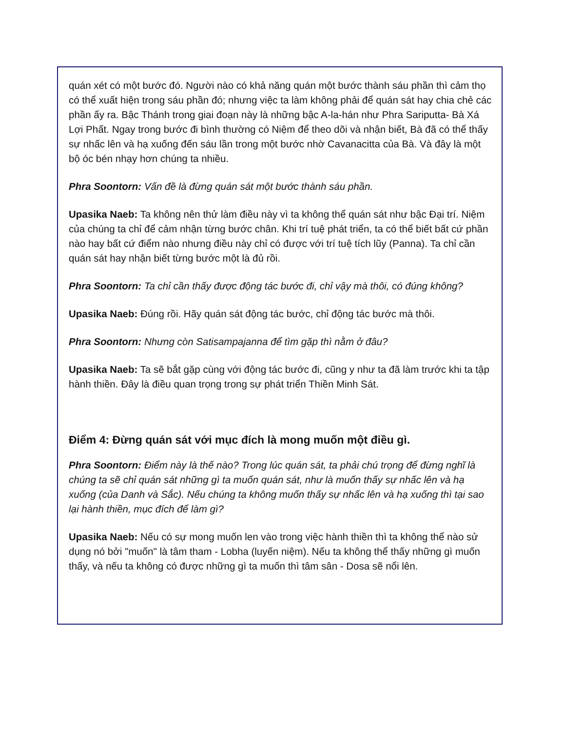quán xét có một bước đó. Người nào có khả năng quán một bước thành sáu phần thì cảm thọ có thể xuất hiện trong sáu phần đó; nhưng việc ta làm không phải để quán sát hay chia chẻ các phần ấy ra. Bậc Thánh trong giai đoạn này là những bậc A-la-hán như Phra Sariputta- Bà Xá Lợi Phất. Ngay trong bước đi bình thường có Niệm để theo dõi và nhận biết, Bà đã có thể thấy sự nhấc lên và hạ xuống đến sáu lần trong một bước nhờ Cavanacitta của Bà. Và đây là một bộ óc bén nhạy hơn chúng ta nhiều.
Phra Soontorn: Vấn đề là đừng quán sát một bước thành sáu phần.
Upasika Naeb: Ta không nên thử làm điều này vì ta không thể quán sát như bậc Đại trí. Niệm của chúng ta chỉ để cảm nhận từng bước chân. Khi trí tuệ phát triển, ta có thể biết bất cứ phần nào hay bất cứ điểm nào nhưng điều này chỉ có được với trí tuệ tích lũy (Panna). Ta chỉ cần quán sát hay nhận biết từng bước một là đủ rồi.
Phra Soontorn: Ta chỉ cần thấy được động tác bước đi, chỉ vậy mà thôi, có đúng không?
Upasika Naeb: Đúng rồi. Hãy quán sát động tác bước, chỉ động tác bước mà thôi.
Phra Soontorn: Nhưng còn Satisampajanna để tìm gặp thì nằm ở đâu?
Upasika Naeb: Ta sẽ bắt gặp cùng với động tác bước đi, cũng y như ta đã làm trước khi ta tập hành thiền. Đây là điều quan trọng trong sự phát triển Thiền Minh Sát.
Điểm 4: Đừng quán sát với mục đích là mong muốn một điều gì.
Phra Soontorn: Điểm này là thế nào? Trong lúc quán sát, ta phải chú trọng để đừng nghĩ là chúng ta sẽ chỉ quán sát những gì ta muốn quán sát, như là muốn thấy sự nhấc lên và hạ xuống (của Danh và Sắc). Nếu chúng ta không muốn thấy sự nhấc lên và hạ xuống thì tại sao lại hành thiền, mục đích để làm gì?
Upasika Naeb: Nếu có sự mong muốn len vào trong việc hành thiền thì ta không thể nào sử dụng nó bởi "muốn" là tâm tham - Lobha (luyến niệm). Nếu ta không thể thấy những gì muốn thấy, và nếu ta không có được những gì ta muốn thì tâm sân - Dosa sẽ nổi lên.